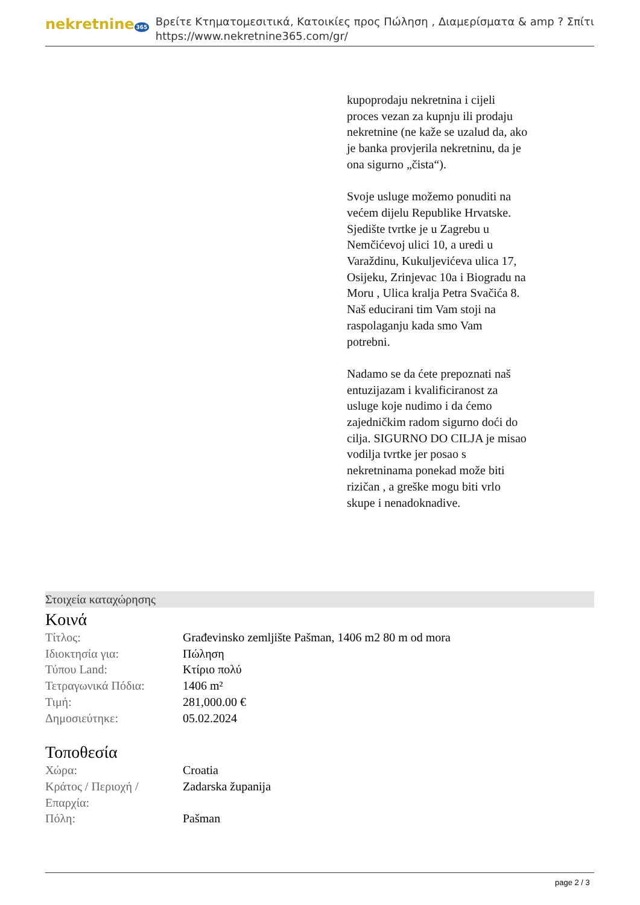nekretnine 365
Βρείτε Κτηματομεσιτικά, Κατοικίες προς Πώληση , Διαμερίσματα & amp ? Σπίτι
https://www.nekretnine365.com/gr/
kupoprodaju nekretnina i cijeli proces vezan za kupnju ili prodaju nekretnine (ne kaže se uzalud da, ako je banka provjerila nekretninu, da je ona sigurno „čista“).
Svoje usluge možemo ponuditi na većem dijelu Republike Hrvatske. Sjedište tvrtke je u Zagrebu u Nemčićevoj ulici 10, a uredi u Varaždinu, Kukuljevićeva ulica 17, Osijeku, Zrinjevac 10a i Biogradu na Moru , Ulica kralja Petra Svačića 8.
Naš educirani tim Vam stoji na raspolaganju kada smo Vam potrebni.
Nadamo se da ćete prepoznati naš entuzijazam i kvalificiranost za usluge koje nudimo i da ćemo zajedničkim radom sigurno doći do cilja. SIGURNO DO CILJA je misao vodilja tvrtke jer posao s nekretninama ponekad može biti rizičan , a greške mogu biti vrlo skupe i nenadoknadive.
Στοιχεία καταχώρησης
Κοινά
| Τίτλος: | Građevinsko zemljište Pašman, 1406 m2 80 m od mora |
| Ιδιοκτησία για: | Πώληση |
| Τύπου Land: | Κτίριο πολύ |
| Τετραγωνικά Πόδια: | 1406 m² |
| Τιμή: | 281,000.00 € |
| Δημοσιεύτηκε: | 05.02.2024 |
Τοποθεσία
| Χώρα: | Croatia |
| Κράτος / Περιοχή / Επαρχία: | Zadarska županija |
| Πόλη: | Pašman |
page 2 / 3